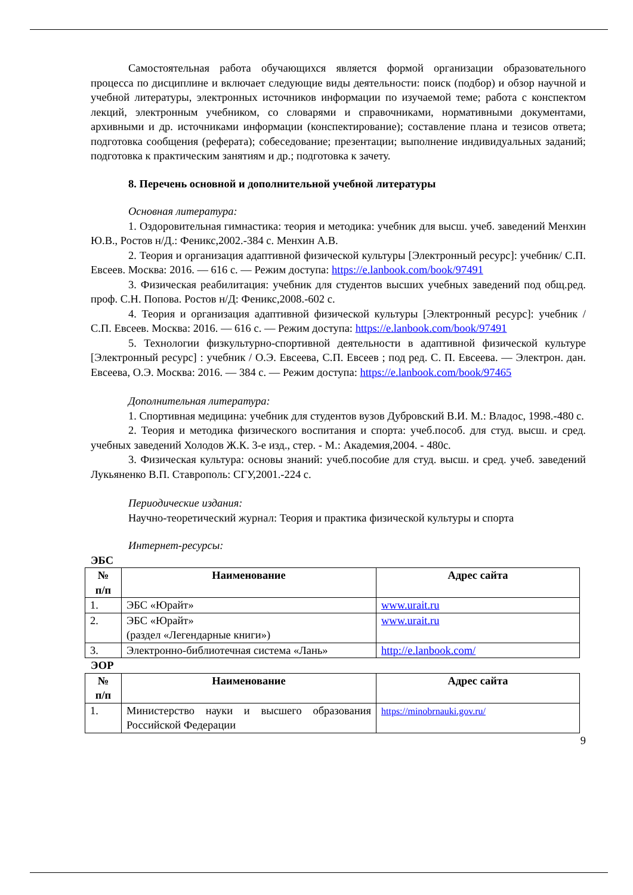Самостоятельная работа обучающихся является формой организации образовательного процесса по дисциплине и включает следующие виды деятельности: поиск (подбор) и обзор научной и учебной литературы, электронных источников информации по изучаемой теме; работа с конспектом лекций, электронным учебником, со словарями и справочниками, нормативными документами, архивными и др. источниками информации (конспектирование); составление плана и тезисов ответа; подготовка сообщения (реферата); собеседование; презентации; выполнение индивидуальных заданий; подготовка к практическим занятиям и др.; подготовка к зачету.
8. Перечень основной и дополнительной учебной литературы
Основная литература:
1. Оздоровительная гимнастика: теория и методика: учебник для высш. учеб. заведений Менхин Ю.В., Ростов н/Д.: Феникс,2002.-384 с. Менхин А.В.
2. Теория и организация адаптивной физической культуры [Электронный ресурс]: учебник/ С.П. Евсеев. Москва: 2016. — 616 с. — Режим доступа: https://e.lanbook.com/book/97491
3. Физическая реабилитация: учебник для студентов высших учебных заведений под общ.ред. проф. С.Н. Попова. Ростов н/Д: Феникс,2008.-602 с.
4. Теория и организация адаптивной физической культуры [Электронный ресурс]: учебник / С.П. Евсеев. Москва: 2016. — 616 с. — Режим доступа: https://e.lanbook.com/book/97491
5. Технологии физкультурно-спортивной деятельности в адаптивной физической культуре [Электронный ресурс] : учебник / О.Э. Евсеева, С.П. Евсеев ; под ред. С. П. Евсеева. — Электрон. дан. Евсеева, О.Э. Москва: 2016. — 384 с. — Режим доступа: https://e.lanbook.com/book/97465
Дополнительная литература:
1. Спортивная медицина: учебник для студентов вузов Дубровский В.И. М.: Владос, 1998.-480 с.
2. Теория и методика физического воспитания и спорта: учеб.пособ. для студ. высш. и сред. учебных заведений Холодов Ж.К. 3-е изд., стер. - М.: Академия,2004. - 480с.
3. Физическая культура: основы знаний: учеб.пособие для студ. высш. и сред. учеб. заведений Лукьяненко В.П. Ставрополь: СГУ,2001.-224 с.
Периодические издания:
Научно-теоретический журнал: Теория и практика физической культуры и спорта
Интернет-ресурсы:
ЭБС
| № п/п | Наименование | Адрес сайта |
| --- | --- | --- |
| 1. | ЭБС «Юрайт» | www.urait.ru |
| 2. | ЭБС «Юрайт» (раздел «Легендарные книги») | www.urait.ru |
| 3. | Электронно-библиотечная система «Лань» | http://e.lanbook.com/ |
ЭОР
| № п/п | Наименование | Адрес сайта |
| --- | --- | --- |
| 1. | Министерство науки и высшего образования Российской Федерации | https://minobrnauki.gov.ru/ |
9